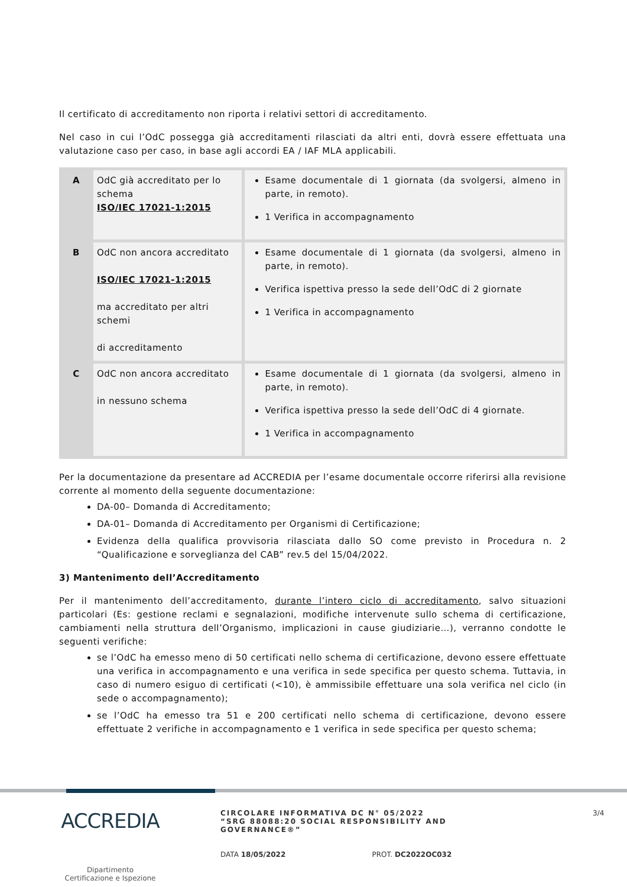Il certificato di accreditamento non riporta i relativi settori di accreditamento.
Nel caso in cui l’OdC possegga già accreditamenti rilasciati da altri enti, dovrà essere effettuata una valutazione caso per caso, in base agli accordi EA / IAF MLA applicabili.
| A | OdC già accreditato per lo schema ISO/IEC 17021-1:2015 | Esame documentale di 1 giornata (da svolgersi, almeno in parte, in remoto). 1 Verifica in accompagnamento |
| B | OdC non ancora accreditato ISO/IEC 17021-1:2015 ma accreditato per altri schemi di accreditamento | Esame documentale di 1 giornata (da svolgersi, almeno in parte, in remoto). Verifica ispettiva presso la sede dell’OdC di 2 giornate 1 Verifica in accompagnamento |
| C | OdC non ancora accreditato in nessuno schema | Esame documentale di 1 giornata (da svolgersi, almeno in parte, in remoto). Verifica ispettiva presso la sede dell’OdC di 4 giornate. 1 Verifica in accompagnamento |
Per la documentazione da presentare ad ACCREDIA per l’esame documentale occorre riferirsi alla revisione corrente al momento della seguente documentazione:
DA-00– Domanda di Accreditamento;
DA-01– Domanda di Accreditamento per Organismi di Certificazione;
Evidenza della qualifica provvisoria rilasciata dallo SO come previsto in Procedura n. 2 “Qualificazione e sorveglianza del CAB” rev.5 del 15/04/2022.
3) Mantenimento dell’Accreditamento
Per il mantenimento dell’accreditamento, durante l’intero ciclo di accreditamento, salvo situazioni particolari (Es: gestione reclami e segnalazioni, modifiche intervenute sullo schema di certificazione, cambiamenti nella struttura dell’Organismo, implicazioni in cause giudiziarie…), verranno condotte le seguenti verifiche:
se l’OdC ha emesso meno di 50 certificati nello schema di certificazione, devono essere effettuate una verifica in accompagnamento e una verifica in sede specifica per questo schema. Tuttavia, in caso di numero esiguo di certificati (<10), è ammissibile effettuare una sola verifica nel ciclo (in sede o accompagnamento);
se l’OdC ha emesso tra 51 e 200 certificati nello schema di certificazione, devono essere effettuate 2 verifiche in accompagnamento e 1 verifica in sede specifica per questo schema;
ACCREDIA
Dipartimento
Certificazione e Ispezione
CIRCOLARE INFORMATIVA DC N° 05/2022
“SRG 88088:20 SOCIAL RESPONSIBILITY AND GOVERNANCE®”
DATA 18/05/2022 PROT. DC2022OC032
3/4